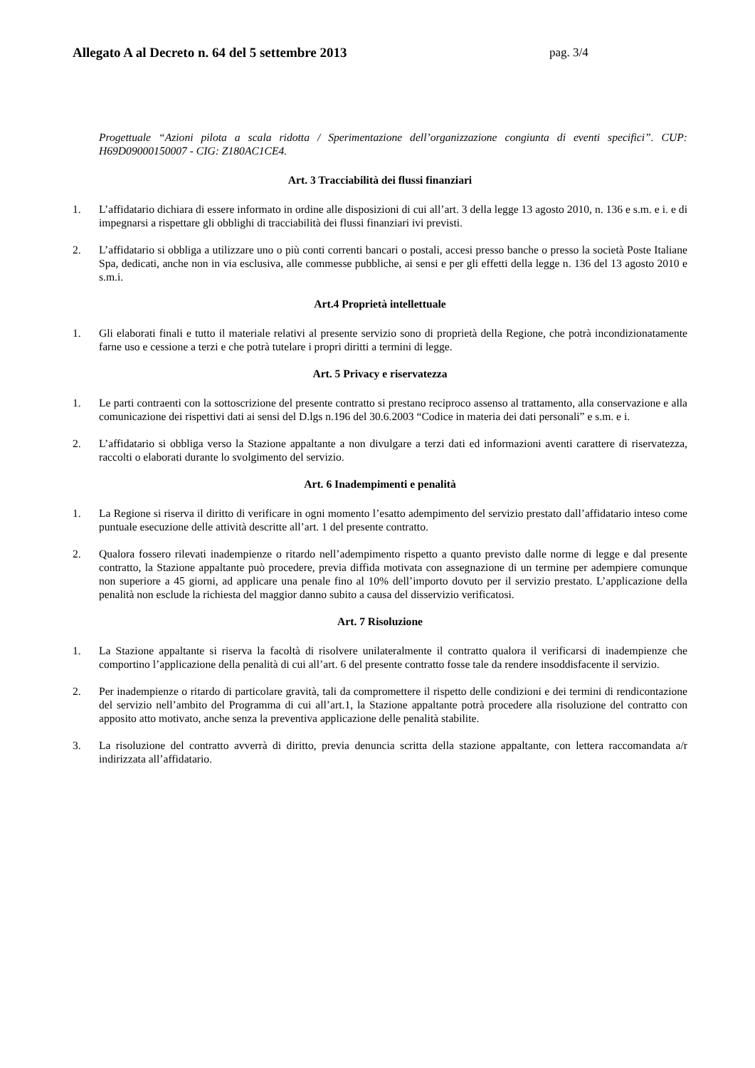Allegato A al Decreto n. 64 del 5 settembre 2013 pag. 3/4
Progettuale “Azioni pilota a scala ridotta / Sperimentazione dell’organizzazione congiunta di eventi specifici”. CUP: H69D09000150007 - CIG: Z180AC1CE4.
Art. 3 Tracciabilità dei flussi finanziari
1. L’affidatario dichiara di essere informato in ordine alle disposizioni di cui all’art. 3 della legge 13 agosto 2010, n. 136 e s.m. e i. e di impegnarsi a rispettare gli obblighi di tracciabilità dei flussi finanziari ivi previsti.
2. L’affidatario si obbliga a utilizzare uno o più conti correnti bancari o postali, accesi presso banche o presso la società Poste Italiane Spa, dedicati, anche non in via esclusiva, alle commesse pubbliche, ai sensi e per gli effetti della legge n. 136 del 13 agosto 2010 e s.m.i.
Art.4 Proprietà intellettuale
1. Gli elaborati finali e tutto il materiale relativi al presente servizio sono di proprietà della Regione, che potrà incondizionatamente farne uso e cessione a terzi e che potrà tutelare i propri diritti a termini di legge.
Art. 5 Privacy e riservatezza
1. Le parti contraenti con la sottoscrizione del presente contratto si prestano reciproco assenso al trattamento, alla conservazione e alla comunicazione dei rispettivi dati ai sensi del D.lgs n.196 del 30.6.2003 “Codice in materia dei dati personali” e s.m. e i.
2. L’affidatario si obbliga verso la Stazione appaltante a non divulgare a terzi dati ed informazioni aventi carattere di riservatezza, raccolti o elaborati durante lo svolgimento del servizio.
Art. 6 Inadempimenti e penalità
1. La Regione si riserva il diritto di verificare in ogni momento l’esatto adempimento del servizio prestato dall’affidatario inteso come puntuale esecuzione delle attività descritte all’art. 1 del presente contratto.
2. Qualora fossero rilevati inadempienze o ritardo nell’adempimento rispetto a quanto previsto dalle norme di legge e dal presente contratto, la Stazione appaltante può procedere, previa diffida motivata con assegnazione di un termine per adempiere comunque non superiore a 45 giorni, ad applicare una penale fino al 10% dell’importo dovuto per il servizio prestato. L’applicazione della penalità non esclude la richiesta del maggior danno subito a causa del disservizio verificatosi.
Art. 7 Risoluzione
1. La Stazione appaltante si riserva la facoltà di risolvere unilateralmente il contratto qualora il verificarsi di inadempienze che comportino l’applicazione della penalità di cui all’art. 6 del presente contratto fosse tale da rendere insoddisfacente il servizio.
2. Per inadempienze o ritardo di particolare gravità, tali da compromettere il rispetto delle condizioni e dei termini di rendicontazione del servizio nell’ambito del Programma di cui all’art.1, la Stazione appaltante potrà procedere alla risoluzione del contratto con apposito atto motivato, anche senza la preventiva applicazione delle penalità stabilite.
3. La risoluzione del contratto avverrà di diritto, previa denuncia scritta della stazione appaltante, con lettera raccomandata a/r indirizzata all’affidatario.